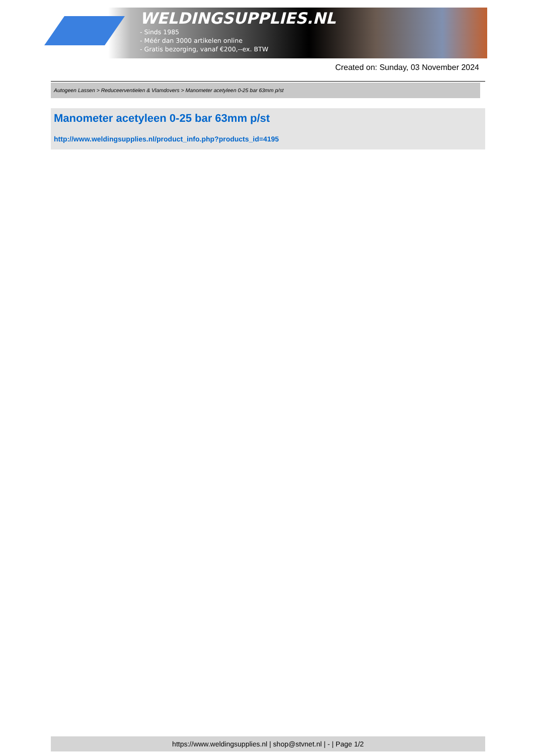WELDINGSUPPLIES.NL
- Sinds 1985
- Méér dan 3000 artikelen online
- Gratis bezorging, vanaf €200,--ex. BTW
Created on: Sunday, 03 November 2024
Autogeen Lassen > Reduceerventielen & Vlamdovers > Manometer acetyleen 0-25 bar 63mm p/st
Manometer acetyleen 0-25 bar 63mm p/st
http://www.weldingsupplies.nl/product_info.php?products_id=4195
https://www.weldingsupplies.nl | shop@stvnet.nl | - | Page 1/2